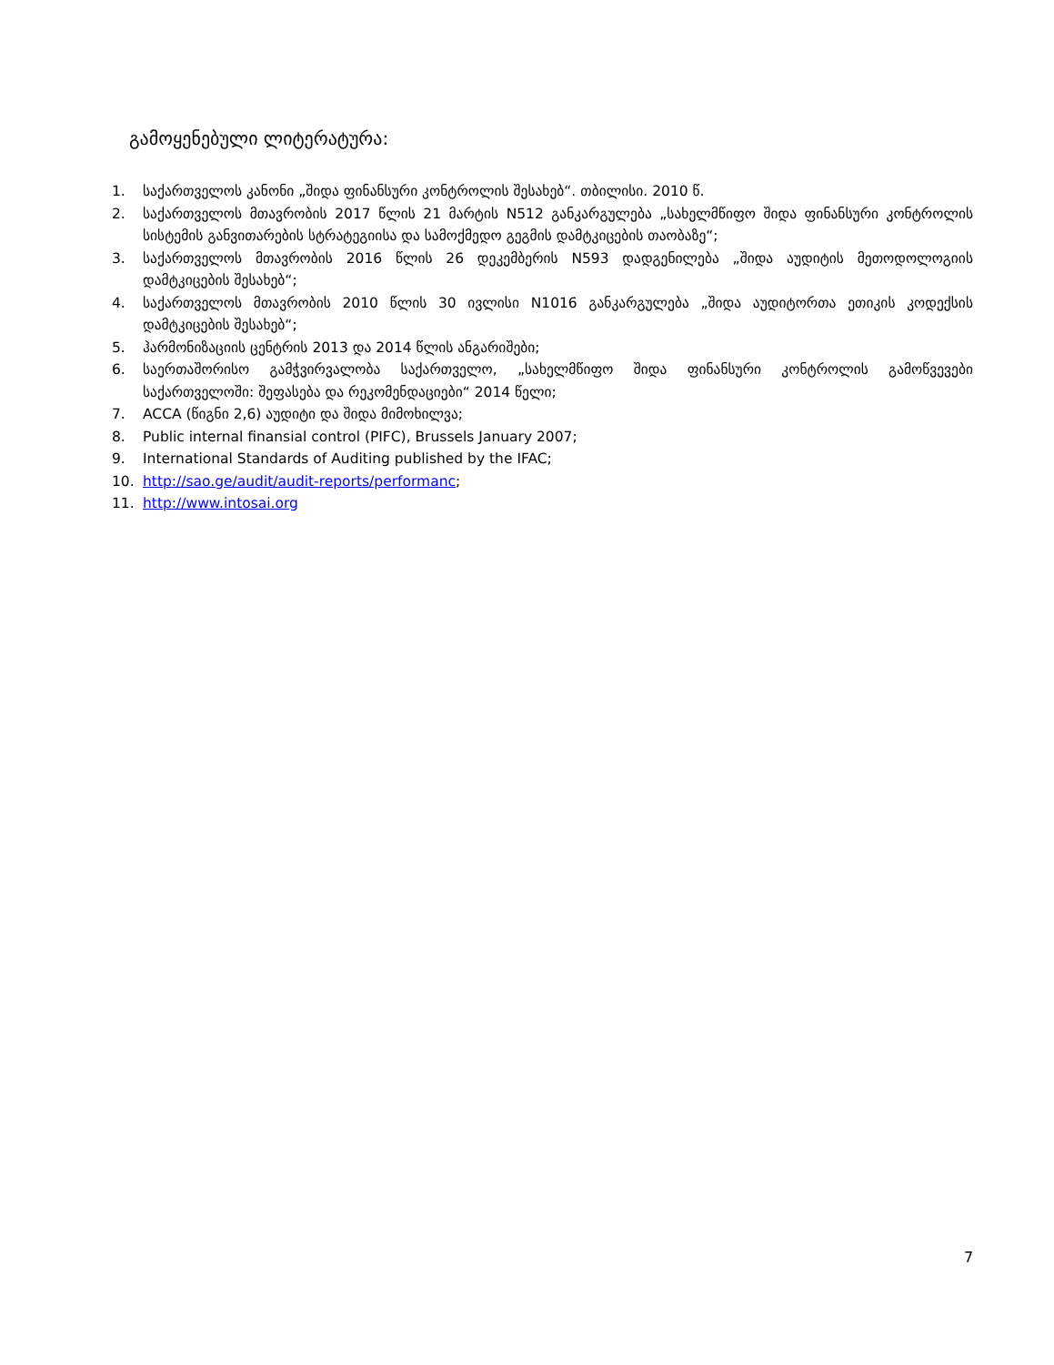გამოყენებული ლიტერატურა:
1. საქართველოს კანონი „შიდა ფინანსური კონტროლის შესახებ“. თბილისი. 2010 წ.
2. საქართველოს მთავრობის 2017 წლის 21 მარტის N512 განკარგულება „სახელმწიფო შიდა ფინანსური კონტროლის სისტემის განვითარების სტრატეგიისა და სამოქმედო გეგმის დამტკიცების თაობაზე“;
3. საქართველოს მთავრობის 2016 წლის 26 დეკემბერის N593 დადგენილება „შიდა აუდიტის მეთოდოლოგიის დამტკიცების შესახებ“;
4. საქართველოს მთავრობის 2010 წლის 30 ივლისი N1016 განკარგულება „შიდა აუდიტორთა ეთიკის კოდექსის დამტკიცების შესახებ“;
5. ჰარმონიზაციის ცენტრის 2013 და 2014 წლის ანგარიშები;
6. საერთაშორისო გამჭვირვალობა საქართველო, „სახელმწიფო შიდა ფინანსური კონტროლის გამოწვევები საქართველოში: შეფასება და რეკომენდაციები“ 2014 წელი;
7. ACCA (წიგნი 2,6) აუდიტი და შიდა მიმოხილვა;
8. Public internal finansial control (PIFC), Brussels January 2007;
9. International Standards of Auditing published by the IFAC;
10. http://sao.ge/audit/audit-reports/performanc;
11. http://www.intosai.org
7